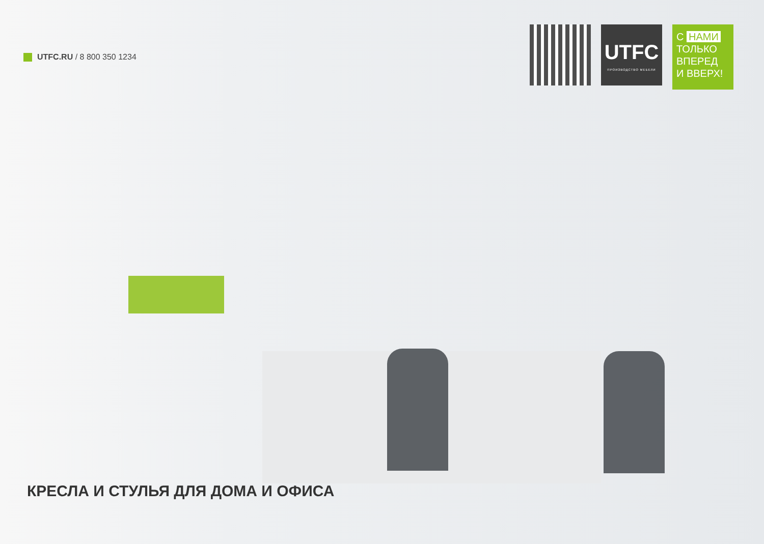UTFC.RU / 8 800 350 1234
UTFC
ПРОИЗВОДСТВО МЕБЕЛИ
С НАМИ
ТОЛЬКО
ВПЕРЕД
И ВВЕРХ!
КРЕСЛА И СТУЛЬЯ ДЛЯ ДОМА И ОФИСА